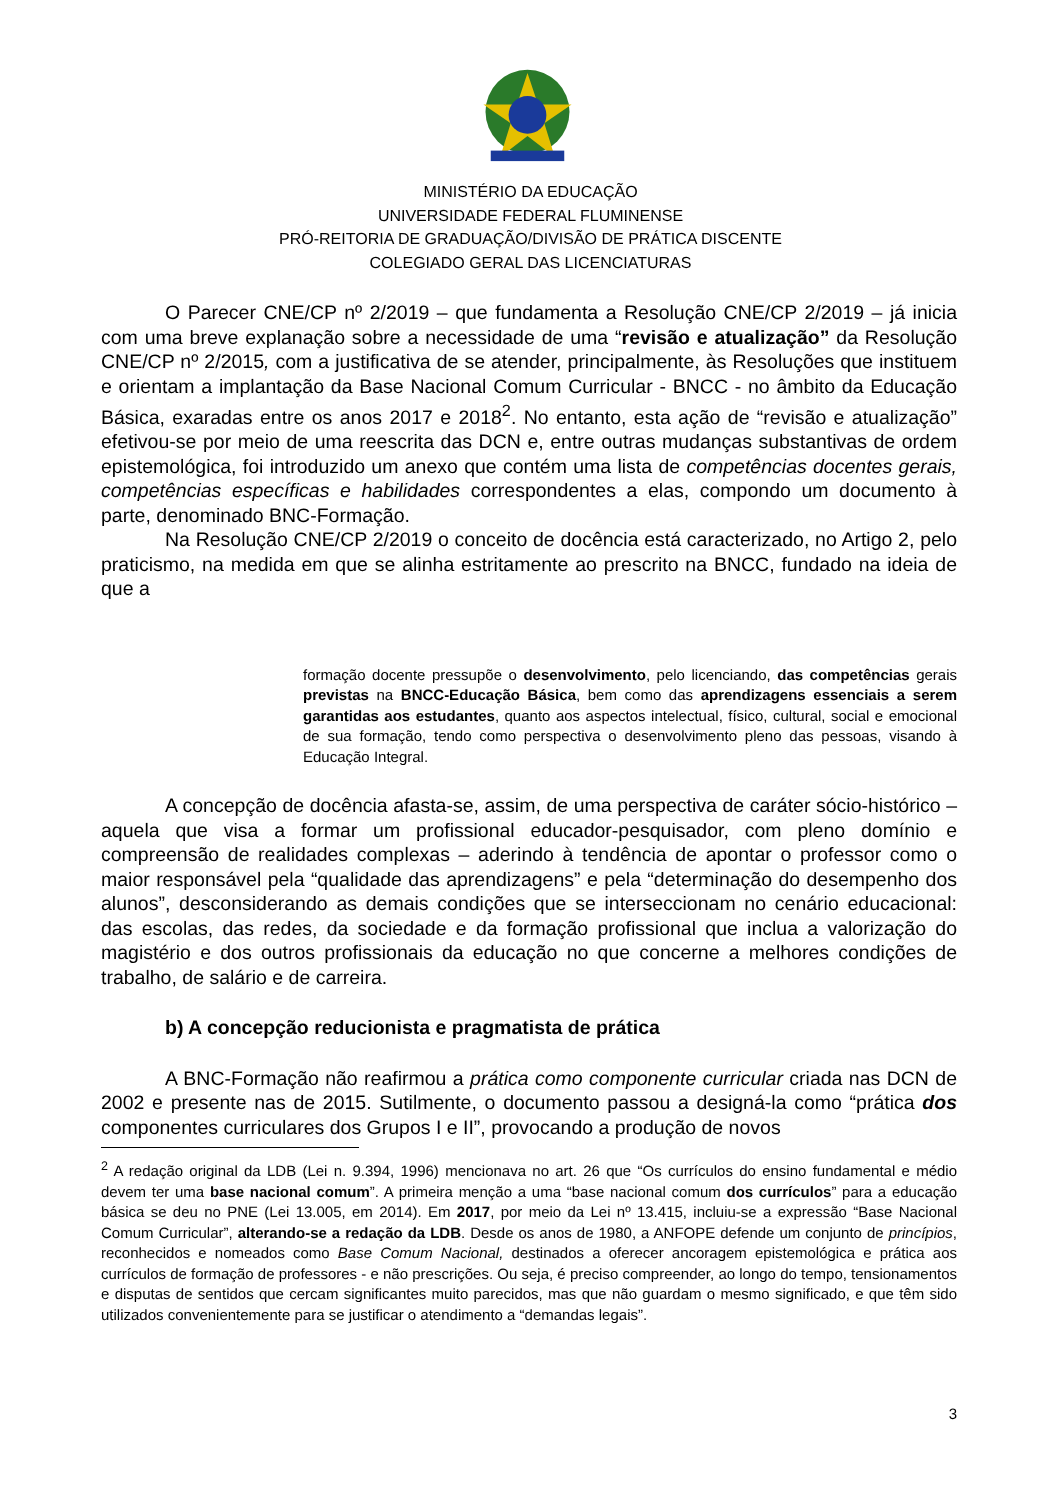MINISTÉRIO DA EDUCAÇÃO
UNIVERSIDADE FEDERAL FLUMINENSE
PRÓ-REITORIA DE GRADUAÇÃO/DIVISÃO DE PRÁTICA DISCENTE
COLEGIADO GERAL DAS LICENCIATURAS
O Parecer CNE/CP nº 2/2019 – que fundamenta a Resolução CNE/CP 2/2019 – já inicia com uma breve explanação sobre a necessidade de uma “revisão e atualização” da Resolução CNE/CP nº 2/2015, com a justificativa de se atender, principalmente, às Resoluções que instituem e orientam a implantação da Base Nacional Comum Curricular - BNCC - no âmbito da Educação Básica, exaradas entre os anos 2017 e 2018<sup>2</sup>. No entanto, esta ação de “revisão e atualização” efetivou-se por meio de uma reescrita das DCN e, entre outras mudanças substantivas de ordem epistemológica, foi introduzido um anexo que contém uma lista de competências docentes gerais, competências específicas e habilidades correspondentes a elas, compondo um documento à parte, denominado BNC-Formação.
Na Resolução CNE/CP 2/2019 o conceito de docência está caracterizado, no Artigo 2, pelo praticismo, na medida em que se alinha estritamente ao prescrito na BNCC, fundado na ideia de que a
formação docente pressupõe o desenvolvimento, pelo licenciando, das competências gerais previstas na BNCC-Educação Básica, bem como das aprendizagens essenciais a serem garantidas aos estudantes, quanto aos aspectos intelectual, físico, cultural, social e emocional de sua formação, tendo como perspectiva o desenvolvimento pleno das pessoas, visando à Educação Integral.
A concepção de docência afasta-se, assim, de uma perspectiva de caráter sócio-histórico – aquela que visa a formar um profissional educador-pesquisador, com pleno domínio e compreensão de realidades complexas – aderindo à tendência de apontar o professor como o maior responsável pela “qualidade das aprendizagens” e pela “determinação do desempenho dos alunos”, desconsiderando as demais condições que se interseccionam no cenário educacional: das escolas, das redes, da sociedade e da formação profissional que inclua a valorização do magistério e dos outros profissionais da educação no que concerne a melhores condições de trabalho, de salário e de carreira.
b) A concepção reducionista e pragmatista de prática
A BNC-Formação não reafirmou a prática como componente curricular criada nas DCN de 2002 e presente nas de 2015. Sutilmente, o documento passou a designá-la como “prática dos componentes curriculares dos Grupos I e II”, provocando a produção de novos
<sup>2</sup> A redação original da LDB (Lei n. 9.394, 1996) mencionava no art. 26 que “Os currículos do ensino fundamental e médio devem ter uma base nacional comum”. A primeira menção a uma “base nacional comum dos currículos” para a educação básica se deu no PNE (Lei 13.005, em 2014). Em 2017, por meio da Lei nº 13.415, incluiu-se a expressão “Base Nacional Comum Curricular”, alterando-se a redação da LDB. Desde os anos de 1980, a ANFOPE defende um conjunto de princípios, reconhecidos e nomeados como Base Comum Nacional, destinados a oferecer ancoragem epistemológica e prática aos currículos de formação de professores - e não prescrições. Ou seja, é preciso compreender, ao longo do tempo, tensionamentos e disputas de sentidos que cercam significantes muito parecidos, mas que não guardam o mesmo significado, e que têm sido utilizados convenientemente para se justificar o atendimento a “demandas legais”.
3